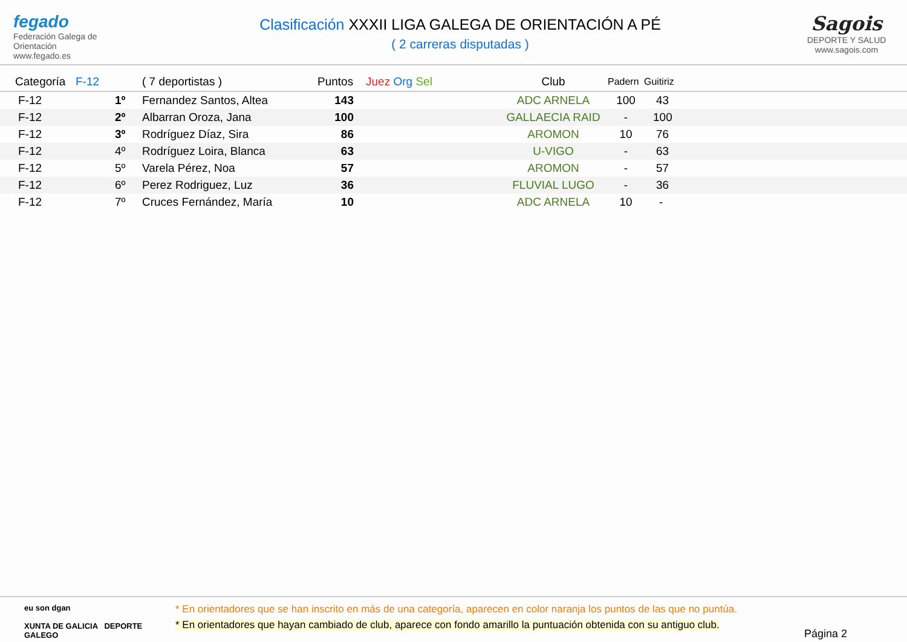fegado
Federación Galega de Orientación
www.fegado.es
Clasificación XXXII LIGA GALEGA DE ORIENTACIÓN A PÉ
( 2 carreras disputadas )
Sagois
DEPORTE Y SALUD
www.sagois.com
| Categoría | F-12 | ( 7 deportistas ) | Puntos | Juez Org Sel | Club | Padern | Guitiriz |
| --- | --- | --- | --- | --- | --- | --- | --- |
| F-12 | 1º | Fernandez Santos, Altea | 143 | | ADC ARNELA | 100 | 43 |
| F-12 | 2º | Albarran Oroza, Jana | 100 | | GALLAECIA RAID | - | 100 |
| F-12 | 3º | Rodríguez Díaz, Sira | 86 | | AROMON | 10 | 76 |
| F-12 | 4º | Rodríguez Loira, Blanca | 63 | | U-VIGO | - | 63 |
| F-12 | 5º | Varela Pérez, Noa | 57 | | AROMON | - | 57 |
| F-12 | 6º | Perez Rodriguez, Luz | 36 | | FLUVIAL LUGO | - | 36 |
| F-12 | 7º | Cruces Fernández, María | 10 | | ADC ARNELA | 10 | - |
eu son dgan
XUNTA DE GALICIA DEPORTE GALEGO
* En orientadores que se han inscrito en más de una categoría, aparecen en color naranja los puntos de las que no puntúa.
* En orientadores que hayan cambiado de club, aparece con fondo amarillo la puntuación obtenida con su antiguo club.
Página 2